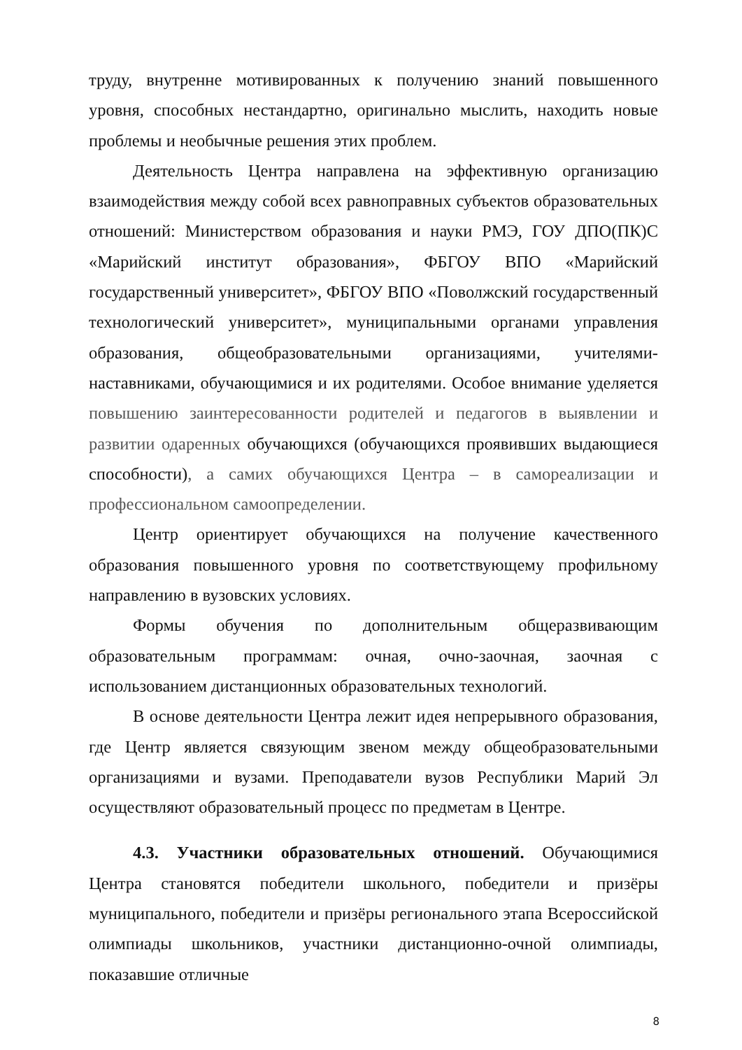труду, внутренне мотивированных к получению знаний повышенного уровня, способных нестандартно, оригинально мыслить, находить новые проблемы и необычные решения этих проблем.
Деятельность Центра направлена на эффективную организацию взаимодействия между собой всех равноправных субъектов образовательных отношений: Министерством образования и науки РМЭ, ГОУ ДПО(ПК)С «Марийский институт образования», ФБГОУ ВПО «Марийский государственный университет», ФБГОУ ВПО «Поволжский государственный технологический университет», муниципальными органами управления образования, общеобразовательными организациями, учителями-наставниками, обучающимися и их родителями. Особое внимание уделяется повышению заинтересованности родителей и педагогов в выявлении и развитии одаренных обучающихся (обучающихся проявивших выдающиеся способности), а самих обучающихся Центра – в самореализации и профессиональном самоопределении.
Центр ориентирует обучающихся на получение качественного образования повышенного уровня по соответствующему профильному направлению в вузовских условиях.
Формы обучения по дополнительным общеразвивающим образовательным программам: очная, очно-заочная, заочная с использованием дистанционных образовательных технологий.
В основе деятельности Центра лежит идея непрерывного образования, где Центр является связующим звеном между общеобразовательными организациями и вузами. Преподаватели вузов Республики Марий Эл осуществляют образовательный процесс по предметам в Центре.
4.3. Участники образовательных отношений. Обучающимися Центра становятся победители школьного, победители и призёры муниципального, победители и призёры регионального этапа Всероссийской олимпиады школьников, участники дистанционно-очной олимпиады, показавшие отличные
8